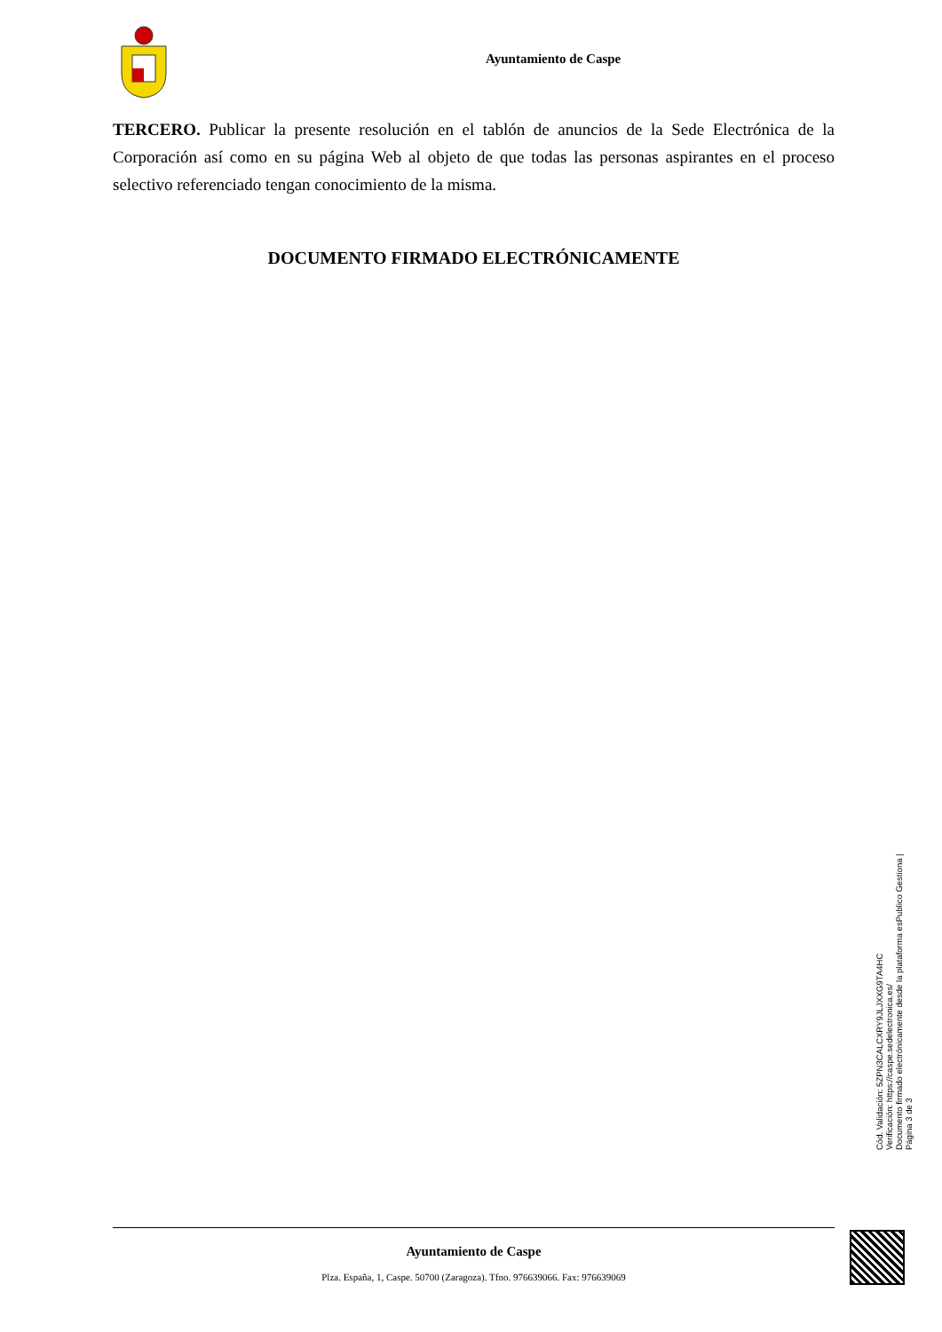Ayuntamiento de Caspe
TERCERO. Publicar la presente resolución en el tablón de anuncios de la Sede Electrónica de la Corporación así como en su página Web al objeto de que todas las personas aspirantes en el proceso selectivo referenciado tengan conocimiento de la misma.
DOCUMENTO FIRMADO ELECTRÓNICAMENTE
Cód. Validación: 5ZPN3CALCXRY9JLJXXG9TA4HC
Verificación: https://caspe.sedelectronica.es/
Documento firmado electrónicamente desde la plataforma esPublico Gestiona | Página 3 de 3
Ayuntamiento de Caspe
Plza. España, 1, Caspe. 50700 (Zaragoza). Tfno. 976639066. Fax: 976639069